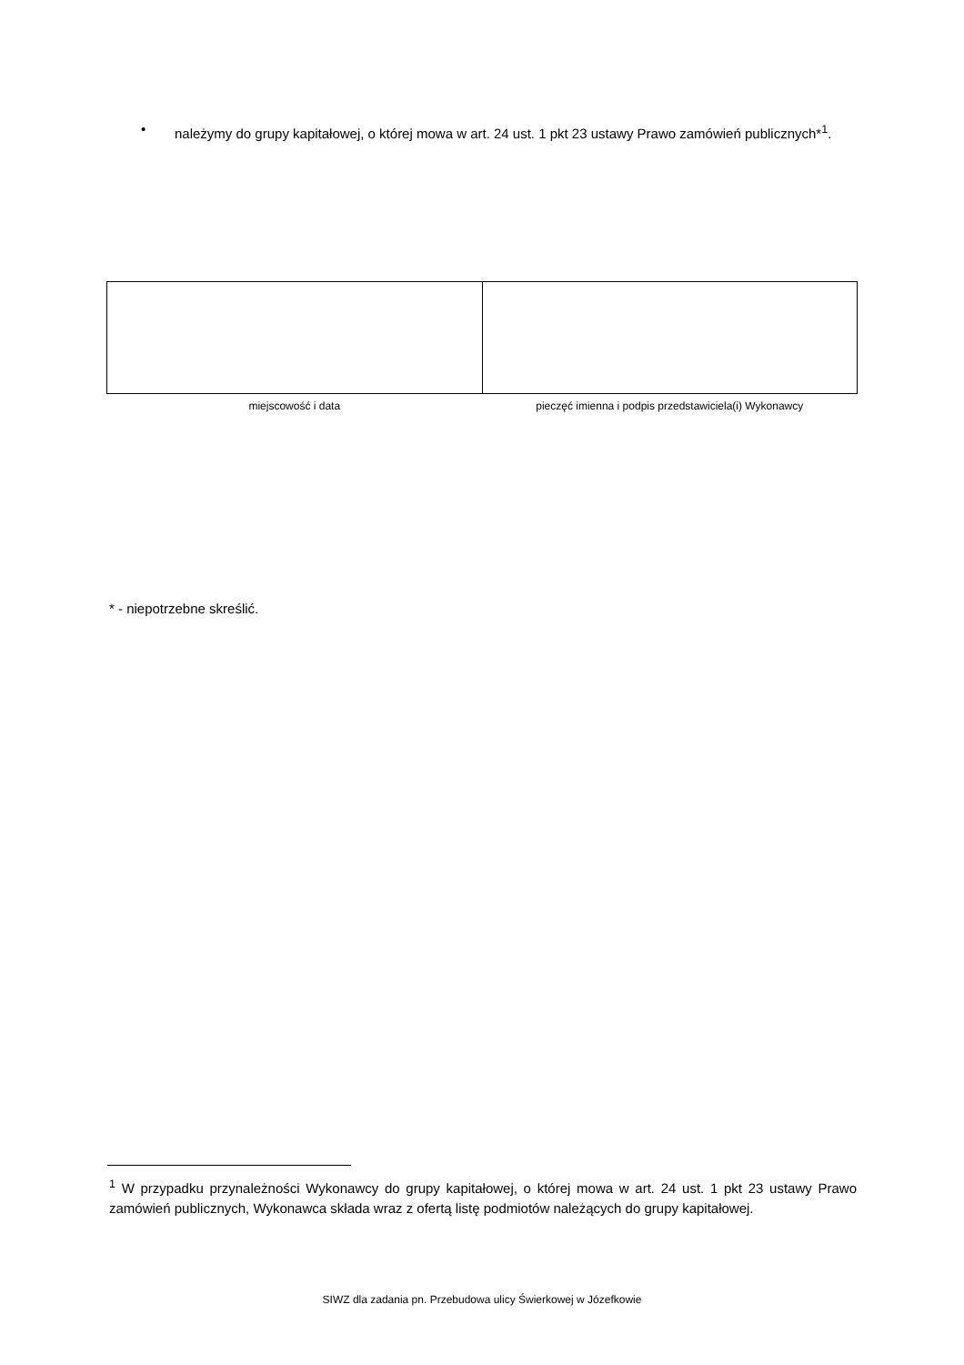• należymy do grupy kapitałowej, o której mowa w art. 24 ust. 1 pkt 23 ustawy Prawo zamówień publicznych*<sup>1</sup>.
| miejscowość i data | pieczęć imienna i podpis przedstawiciela(i) Wykonawcy |
* - niepotrzebne skreślić.
<sup>1</sup> W przypadku przynależności Wykonawcy do grupy kapitałowej, o której mowa w art. 24 ust. 1 pkt 23 ustawy Prawo zamówień publicznych, Wykonawca składa wraz z ofertą listę podmiotów należących do grupy kapitałowej.
SIWZ dla zadania pn. Przebudowa ulicy Świerkowej w Józefkowie